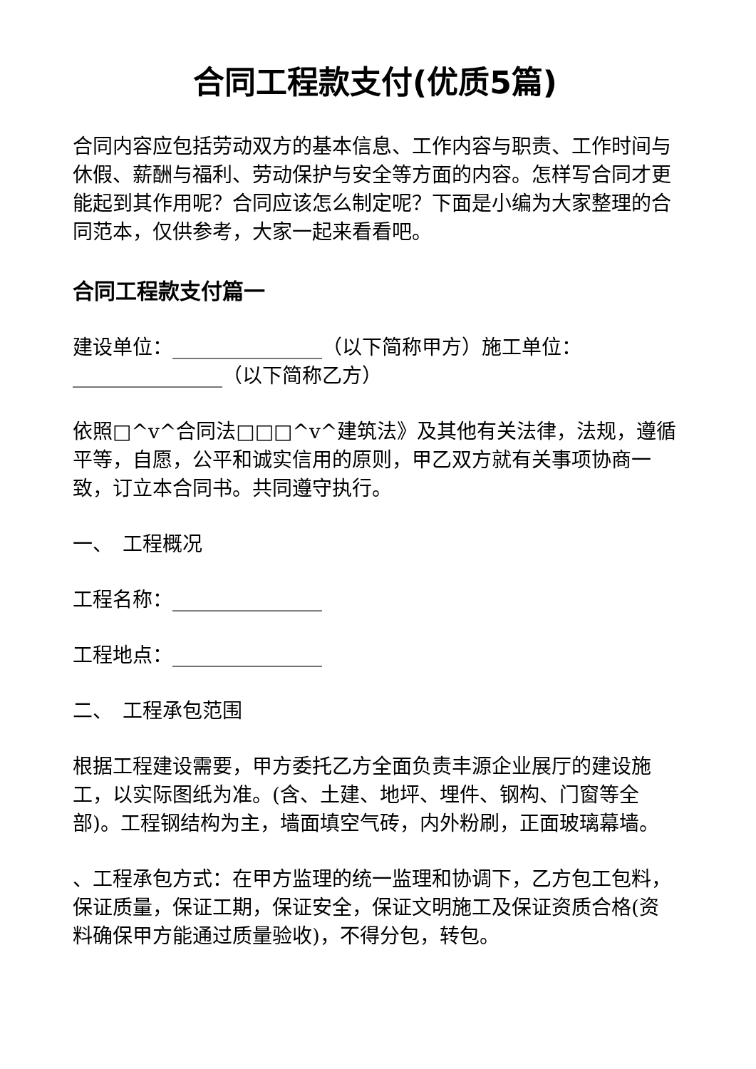合同工程款支付(优质5篇)
合同内容应包括劳动双方的基本信息、工作内容与职责、工作时间与休假、薪酬与福利、劳动保护与安全等方面的内容。怎样写合同才更能起到其作用呢？合同应该怎么制定呢？下面是小编为大家整理的合同范本，仅供参考，大家一起来看看吧。
合同工程款支付篇一
建设单位：_______________（以下简称甲方）施工单位：_______________（以下简称乙方）
依照□^v^合同法□□□^v^建筑法》及其他有关法律，法规，遵循平等，自愿，公平和诚实信用的原则，甲乙双方就有关事项协商一致，订立本合同书。共同遵守执行。
一、　工程概况
工程名称：_______________
工程地点：_______________
二、　工程承包范围
根据工程建设需要，甲方委托乙方全面负责丰源企业展厅的建设施工，以实际图纸为准。(含、土建、地坪、埋件、钢构、门窗等全部)。工程钢结构为主，墙面填空气砖，内外粉刷，正面玻璃幕墙。
、工程承包方式：在甲方监理的统一监理和协调下，乙方包工包料，保证质量，保证工期，保证安全，保证文明施工及保证资质合格(资料确保甲方能通过质量验收)，不得分包，转包。